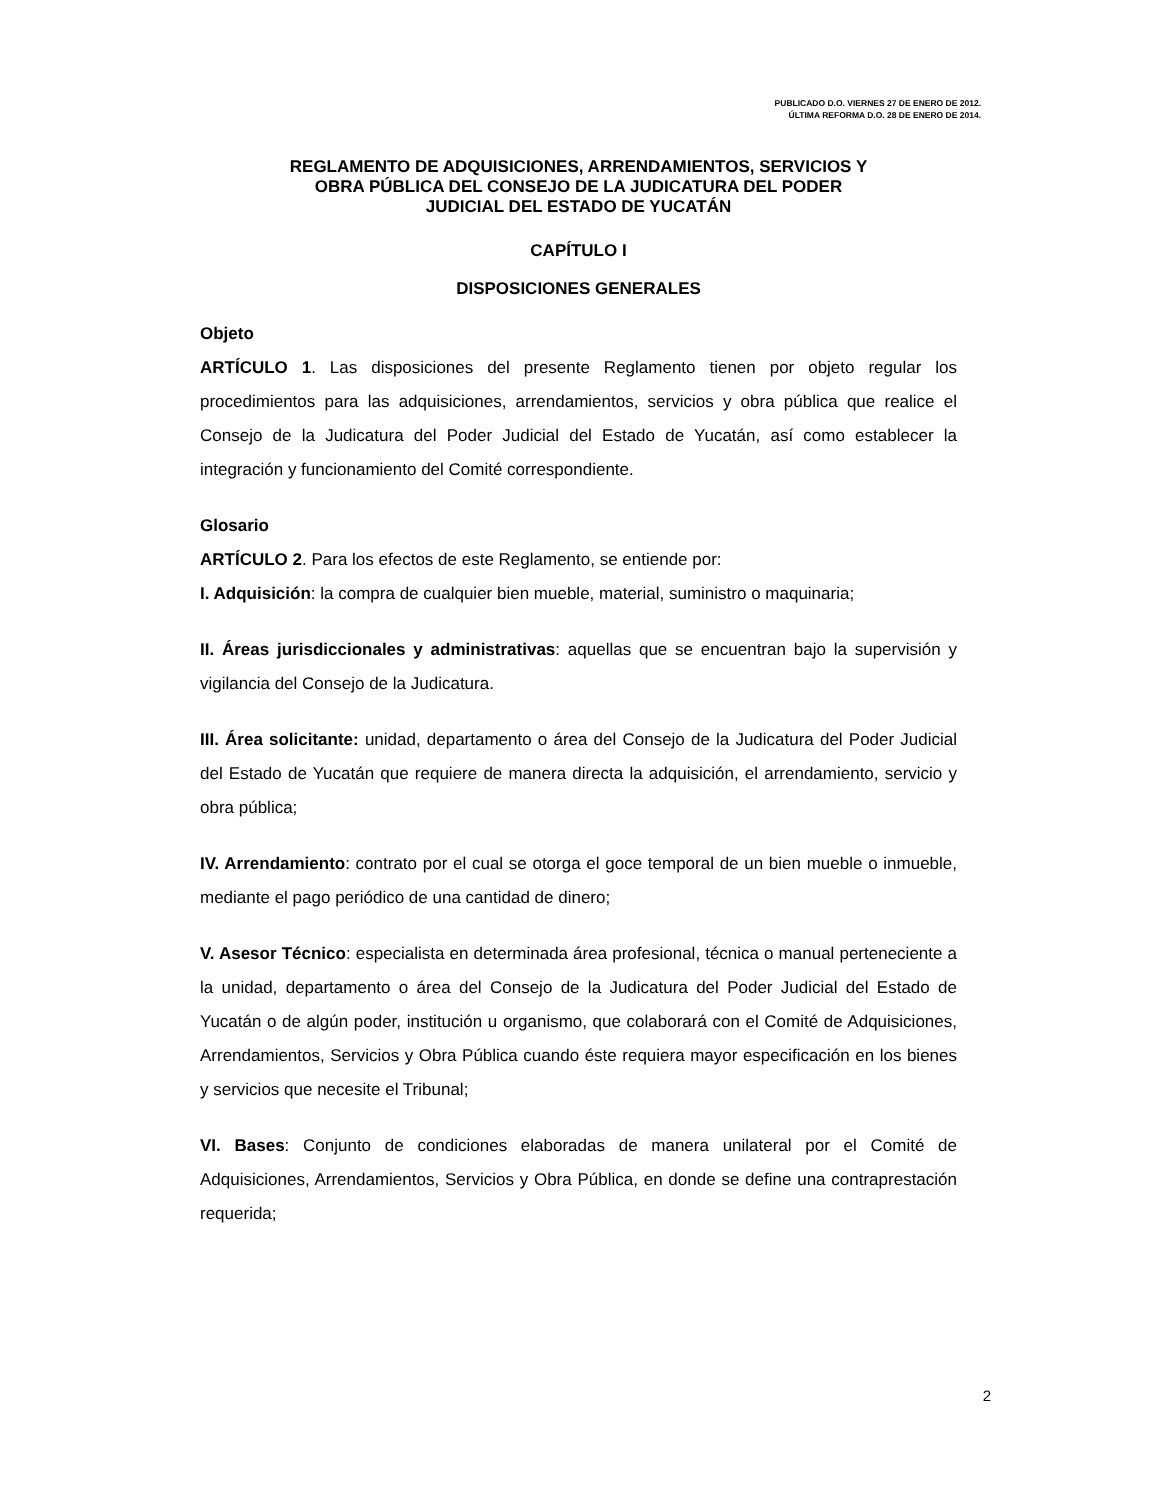PUBLICADO D.O. VIERNES 27 DE ENERO DE 2012.
ÚLTIMA REFORMA D.O. 28 DE ENERO DE 2014.
REGLAMENTO DE ADQUISICIONES, ARRENDAMIENTOS, SERVICIOS Y
OBRA PÚBLICA DEL CONSEJO DE LA JUDICATURA DEL PODER
JUDICIAL DEL ESTADO DE YUCATÁN
CAPÍTULO I
DISPOSICIONES GENERALES
Objeto
ARTÍCULO 1. Las disposiciones del presente Reglamento tienen por objeto regular los procedimientos para las adquisiciones, arrendamientos, servicios y obra pública que realice el Consejo de la Judicatura del Poder Judicial del Estado de Yucatán, así como establecer la integración y funcionamiento del Comité correspondiente.
Glosario
ARTÍCULO 2. Para los efectos de este Reglamento, se entiende por:
I. Adquisición: la compra de cualquier bien mueble, material, suministro o maquinaria;
II. Áreas jurisdiccionales y administrativas: aquellas que se encuentran bajo la supervisión y vigilancia del Consejo de la Judicatura.
III. Área solicitante: unidad, departamento o área del Consejo de la Judicatura del Poder Judicial del Estado de Yucatán que requiere de manera directa la adquisición, el arrendamiento, servicio y obra pública;
IV. Arrendamiento: contrato por el cual se otorga el goce temporal de un bien mueble o inmueble, mediante el pago periódico de una cantidad de dinero;
V. Asesor Técnico: especialista en determinada área profesional, técnica o manual perteneciente a la unidad, departamento o área del Consejo de la Judicatura del Poder Judicial del Estado de Yucatán o de algún poder, institución u organismo, que colaborará con el Comité de Adquisiciones, Arrendamientos, Servicios y Obra Pública cuando éste requiera mayor especificación en los bienes y servicios que necesite el Tribunal;
VI. Bases: Conjunto de condiciones elaboradas de manera unilateral por el Comité de Adquisiciones, Arrendamientos, Servicios y Obra Pública, en donde se define una contraprestación requerida;
2